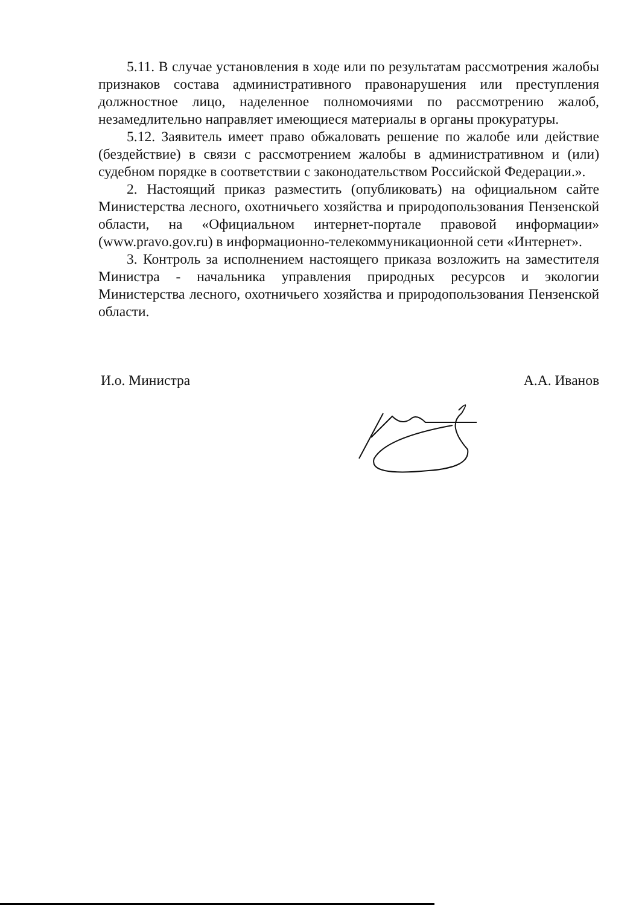5.11. В случае установления в ходе или по результатам рассмотрения жалобы признаков состава административного правонарушения или преступления должностное лицо, наделенное полномочиями по рассмотрению жалоб, незамедлительно направляет имеющиеся материалы в органы прокуратуры.
5.12. Заявитель имеет право обжаловать решение по жалобе или действие (бездействие) в связи с рассмотрением жалобы в административном и (или) судебном порядке в соответствии с законодательством Российской Федерации.».
2. Настоящий приказ разместить (опубликовать) на официальном сайте Министерства лесного, охотничьего хозяйства и природопользования Пензенской области, на «Официальном интернет-портале правовой информации» (www.pravo.gov.ru) в информационно-телекоммуникационной сети «Интернет».
3. Контроль за исполнением настоящего приказа возложить на заместителя Министра - начальника управления природных ресурсов и экологии Министерства лесного, охотничьего хозяйства и природопользования Пензенской области.
И.о. Министра А.А. Иванов